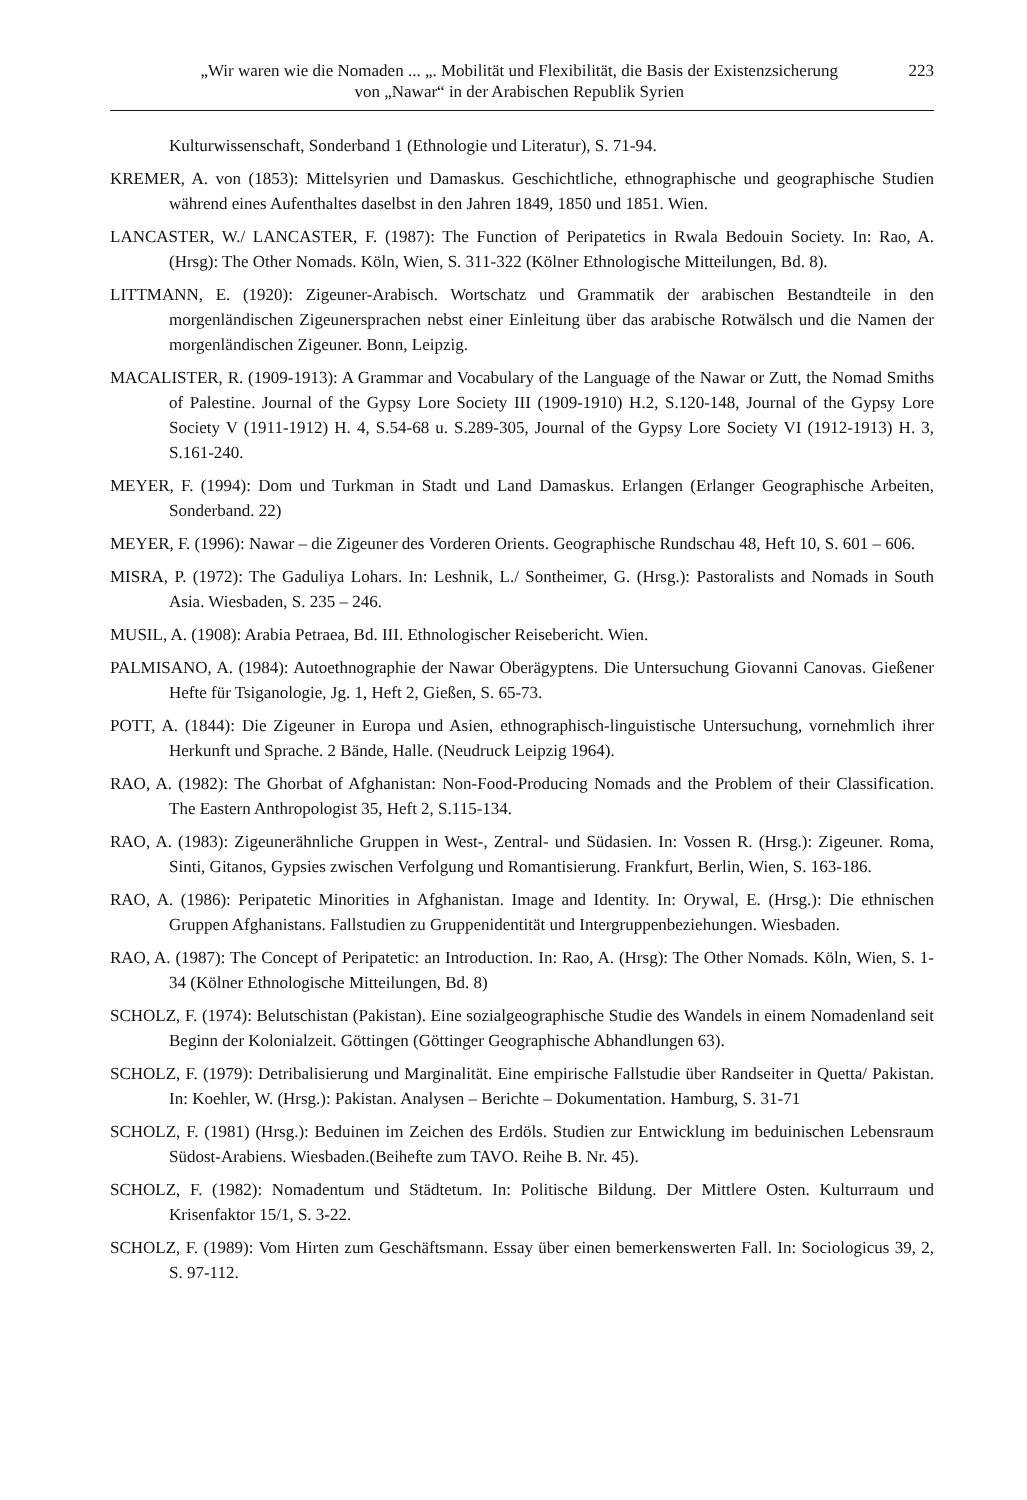„Wir waren wie die Nomaden ... „. Mobilität und Flexibilität, die Basis der Existenzsicherung
von „Nawar“ in der Arabischen Republik Syrien
223
Kulturwissenschaft, Sonderband 1 (Ethnologie und Literatur), S. 71-94.
KREMER, A. von (1853): Mittelsyrien und Damaskus. Geschichtliche, ethnographische und geographische Studien während eines Aufenthaltes daselbst in den Jahren 1849, 1850 und 1851. Wien.
LANCASTER, W./ LANCASTER, F. (1987): The Function of Peripatetics in Rwala Bedouin Society. In: Rao, A. (Hrsg): The Other Nomads. Köln, Wien, S. 311-322 (Kölner Ethnologische Mitteilungen, Bd. 8).
LITTMANN, E. (1920): Zigeuner-Arabisch. Wortschatz und Grammatik der arabischen Bestandteile in den morgenländischen Zigeunersprachen nebst einer Einleitung über das arabische Rotwälsch und die Namen der morgenländischen Zigeuner. Bonn, Leipzig.
MACALISTER, R. (1909-1913): A Grammar and Vocabulary of the Language of the Nawar or Zutt, the Nomad Smiths of Palestine. Journal of the Gypsy Lore Society III (1909-1910) H.2, S.120-148, Journal of the Gypsy Lore Society V (1911-1912) H. 4, S.54-68 u. S.289-305, Journal of the Gypsy Lore Society VI (1912-1913) H. 3, S.161-240.
MEYER, F. (1994): Dom und Turkman in Stadt und Land Damaskus. Erlangen (Erlanger Geographische Arbeiten, Sonderband. 22)
MEYER, F. (1996): Nawar – die Zigeuner des Vorderen Orients. Geographische Rundschau 48, Heft 10, S. 601 – 606.
MISRA, P. (1972): The Gaduliya Lohars. In: Leshnik, L./ Sontheimer, G. (Hrsg.): Pastoralists and Nomads in South Asia. Wiesbaden, S. 235 – 246.
MUSIL, A. (1908): Arabia Petraea, Bd. III. Ethnologischer Reisebericht. Wien.
PALMISANO, A. (1984): Autoethnographie der Nawar Oberägyptens. Die Untersuchung Giovanni Canovas. Gießener Hefte für Tsiganologie, Jg. 1, Heft 2, Gießen, S. 65-73.
POTT, A. (1844): Die Zigeuner in Europa und Asien, ethnographisch-linguistische Untersuchung, vornehmlich ihrer Herkunft und Sprache. 2 Bände, Halle. (Neudruck Leipzig 1964).
RAO, A. (1982): The Ghorbat of Afghanistan: Non-Food-Producing Nomads and the Problem of their Classification. The Eastern Anthropologist 35, Heft 2, S.115-134.
RAO, A. (1983): Zigeunerähnliche Gruppen in West-, Zentral- und Südasien. In: Vossen R. (Hrsg.): Zigeuner. Roma, Sinti, Gitanos, Gypsies zwischen Verfolgung und Romantisierung. Frankfurt, Berlin, Wien, S. 163-186.
RAO, A. (1986): Peripatetic Minorities in Afghanistan. Image and Identity. In: Orywal, E. (Hrsg.): Die ethnischen Gruppen Afghanistans. Fallstudien zu Gruppenidentität und Intergruppenbeziehungen. Wiesbaden.
RAO, A. (1987): The Concept of Peripatetic: an Introduction. In: Rao, A. (Hrsg): The Other Nomads. Köln, Wien, S. 1-34 (Kölner Ethnologische Mitteilungen, Bd. 8)
SCHOLZ, F. (1974): Belutschistan (Pakistan). Eine sozialgeographische Studie des Wandels in einem Nomadenland seit Beginn der Kolonialzeit. Göttingen (Göttinger Geographische Abhandlungen 63).
SCHOLZ, F. (1979): Detribalisierung und Marginalität. Eine empirische Fallstudie über Randseiter in Quetta/ Pakistan. In: Koehler, W. (Hrsg.): Pakistan. Analysen – Berichte – Dokumentation. Hamburg, S. 31-71
SCHOLZ, F. (1981) (Hrsg.): Beduinen im Zeichen des Erdöls. Studien zur Entwicklung im beduinischen Lebensraum Südost-Arabiens. Wiesbaden.(Beihefte zum TAVO. Reihe B. Nr. 45).
SCHOLZ, F. (1982): Nomadentum und Städtetum. In: Politische Bildung. Der Mittlere Osten. Kulturraum und Krisenfaktor 15/1, S. 3-22.
SCHOLZ, F. (1989): Vom Hirten zum Geschäftsmann. Essay über einen bemerkenswerten Fall. In: Sociologicus 39, 2, S. 97-112.